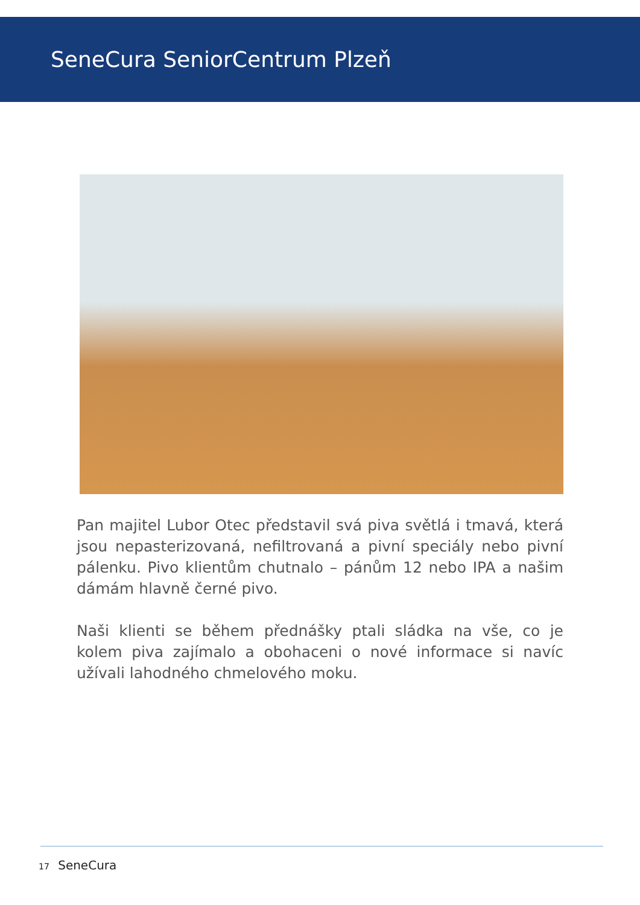SeneCura SeniorCentrum Plzeň
Pan majitel Lubor Otec představil svá piva světlá i tmavá, která jsou nepasterizovaná, nefiltrovaná a pivní speciály nebo pivní pálenku. Pivo klientům chutnalo – pánům 12 nebo IPA a našim dámám hlavně černé pivo.
Naši klienti se během přednášky ptali sládka na vše, co je kolem piva zajímalo a obohaceni o nové informace si navíc užívali lahodného chmelového moku.
17 SeneCura